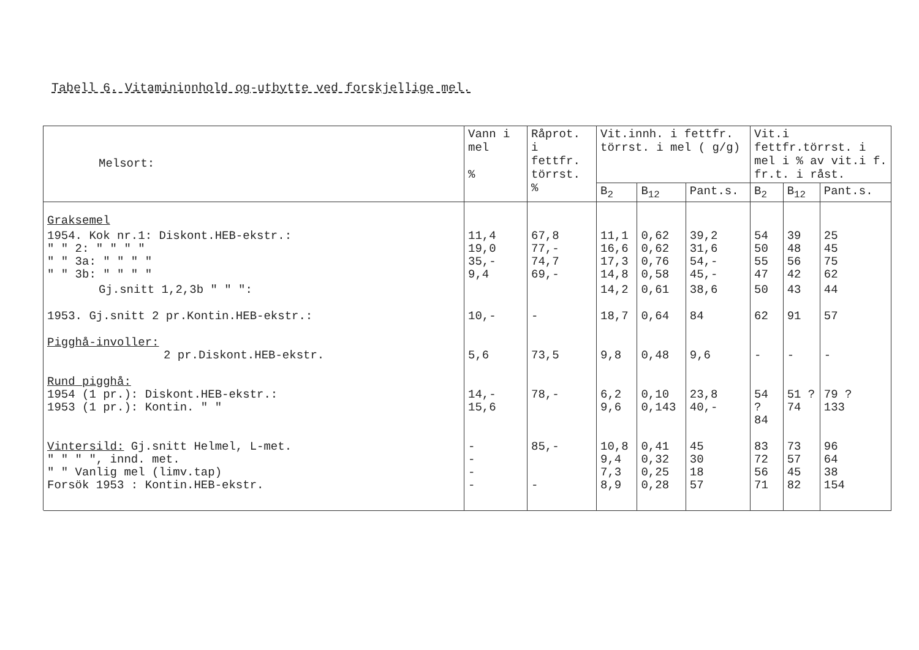Tabell 6. Vitamininnhold og-utbytte ved forskjellige mel.
| Melsort: | Vann i mel % | Råprot. i fettfr. törrst. % | Vit.innh. i fettfr. törrst. i mel ( g/g) | | | Vit.i fettfr.törrst. i mel i % av vit.i f. fr.t. i råst. | | |
| --- | --- | --- | --- | --- | --- | --- | --- | --- |
| | | | B<sub>2</sub> | B<sub>12</sub> | Pant.s. | B<sub>2</sub> | B<sub>12</sub> | Pant.s. |
| Graksemel | | | | | | | | |
| 1954. Kok nr.1: Diskont.HEB-ekstr.: " " 2: " " " " " " 3a: " " " " " " 3b: " " " " | 11,4 19,0 35,- 9,4 | 67,8 77,- 74,7 69,- | 11,1 16,6 17,3 14,8 | 0,62 0,62 0,76 0,58 | 39,2 31,6 54,- 45,- | 54 50 55 47 | 39 48 56 42 | 25 45 75 62 |
| Gj.snitt 1,2,3b " " ": | | | 14,2 | 0,61 | 38,6 | 50 | 43 | 44 |
| 1953. Gj.snitt 2 pr.Kontin.HEB-ekstr.: | 10,- | - | 18,7 | 0,64 | 84 | 62 | 91 | 57 |
| Pigghå-involler: 2 pr.Diskont.HEB-ekstr. | 5,6 | 73,5 | 9,8 | 0,48 | 9,6 | - | - | - |
| Rund pigghå: 1954 (1 pr.): Diskont.HEB-ekstr.: 1953 (1 pr.): Kontin. " " | 14,- 15,6 | 78,- | 6,2 9,6 | 0,10 0,143 | 23,8 40,- | 54 ? 84 | 51 ? 74 | 79 ? 133 |
| Vintersild: Gj.snitt Helmel, L-met. " " " ", innd. met. " " Vanlig mel (limv.tap) Forsök 1953 : Kontin.HEB-ekstr. | - - - - | 85,- - | 10,8 9,4 7,3 8,9 | 0,41 0,32 0,25 0,28 | 45 30 18 57 | 83 72 56 71 | 73 57 45 82 | 96 64 38 154 |